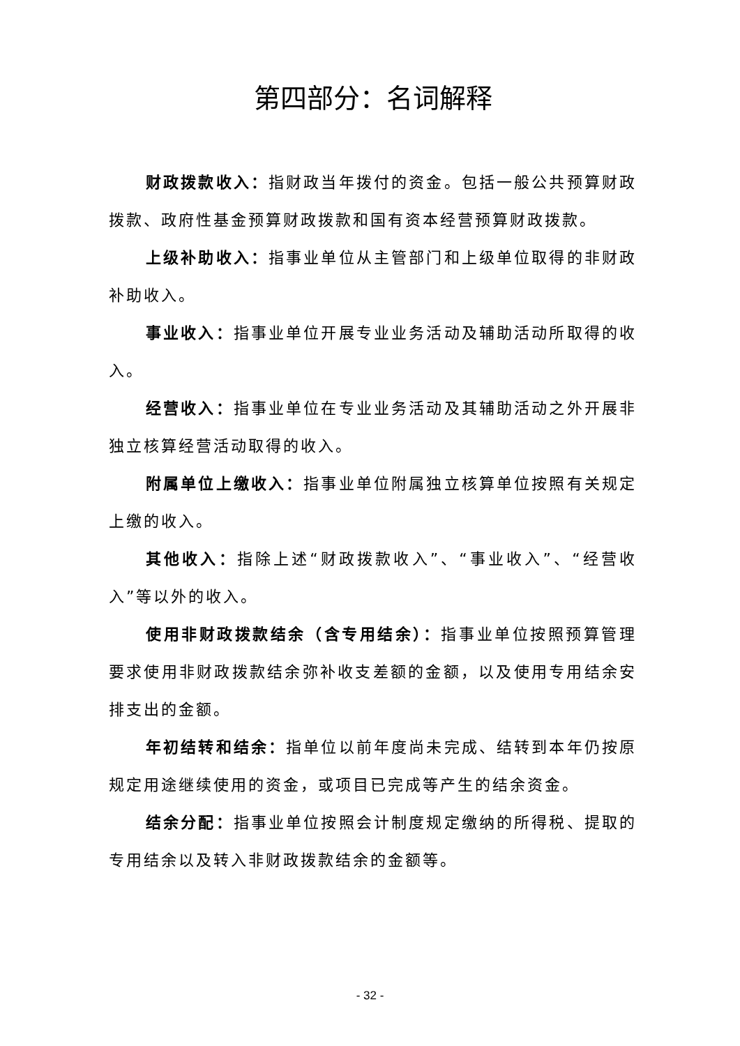第四部分：名词解释
财政拨款收入：指财政当年拨付的资金。包括一般公共预算财政拨款、政府性基金预算财政拨款和国有资本经营预算财政拨款。
上级补助收入：指事业单位从主管部门和上级单位取得的非财政补助收入。
事业收入：指事业单位开展专业业务活动及辅助活动所取得的收入。
经营收入：指事业单位在专业业务活动及其辅助活动之外开展非独立核算经营活动取得的收入。
附属单位上缴收入：指事业单位附属独立核算单位按照有关规定上缴的收入。
其他收入：指除上述“财政拨款收入”、“事业收入”、“经营收入”等以外的收入。
使用非财政拨款结余（含专用结余）：指事业单位按照预算管理要求使用非财政拨款结余弥补收支差额的金额，以及使用专用结余安排支出的金额。
年初结转和结余：指单位以前年度尚未完成、结转到本年仍按原规定用途继续使用的资金，或项目已完成等产生的结余资金。
结余分配：指事业单位按照会计制度规定缴纳的所得税、提取的专用结余以及转入非财政拨款结余的金额等。
- 32 -